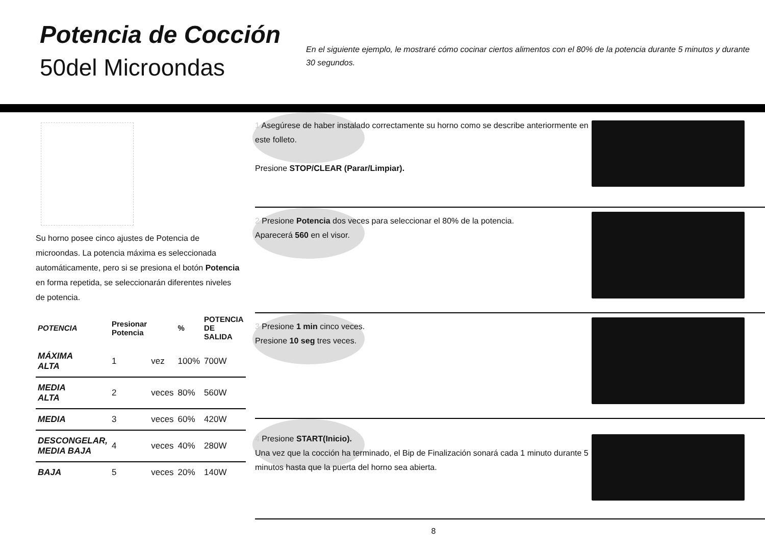Potencia de Cocción
50del Microondas
En el siguiente ejemplo, le mostraré cómo cocinar ciertos alimentos con el 80% de la potencia durante 5 minutos y durante 30 segundos.
Su horno posee cinco ajustes de Potencia de microondas. La potencia máxima es seleccionada automáticamente, pero si se presiona el botón Potencia en forma repetida, se seleccionarán diferentes niveles de potencia.
| POTENCIA | Presionar Potencia | | % | POTENCIA DE SALIDA |
| --- | --- | --- | --- | --- |
| MÁXIMA ALTA | 1 | vez | 100% | 700W |
| MEDIA ALTA | 2 | veces | 80% | 560W |
| MEDIA | 3 | veces | 60% | 420W |
| DESCONGELAR, MEDIA BAJA | 4 | veces | 40% | 280W |
| BAJA | 5 | veces | 20% | 140W |
1 Asegúrese de haber instalado correctamente su horno como se describe anteriormente en este folleto.
Presione STOP/CLEAR (Parar/Limpiar).
2 Presione Potencia dos veces para seleccionar el 80% de la potencia.
Aparecerá 560 en el visor.
3 Presione 1 min cinco veces.
Presione 10 seg tres veces.
4 Presione START(Inicio).
Una vez que la cocción ha terminado, el Bip de Finalización sonará cada 1 minuto durante 5 minutos hasta que la puerta del horno sea abierta.
8